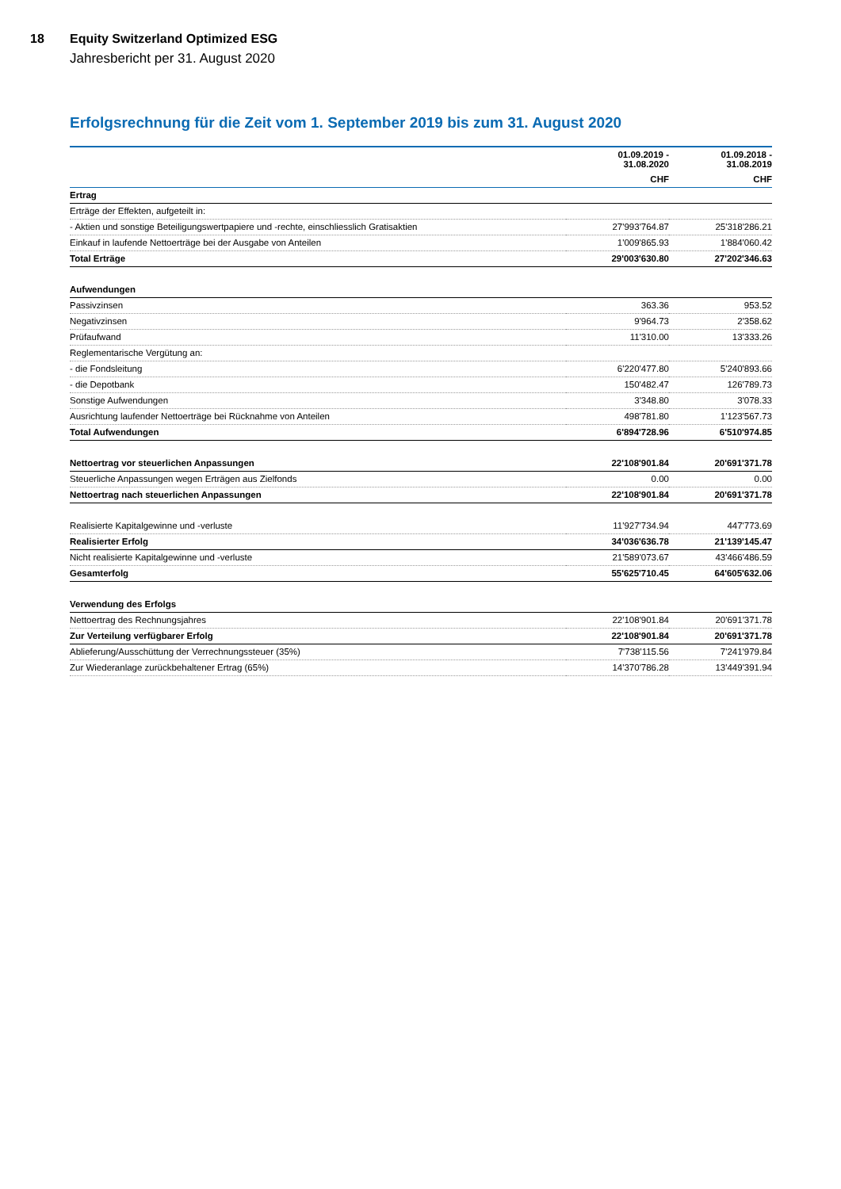18 Equity Switzerland Optimized ESG
Jahresbericht per 31. August 2020
Erfolgsrechnung für die Zeit vom 1. September 2019 bis zum 31. August 2020
| | 01.09.2019 - 31.08.2020 | 01.09.2018 - 31.08.2019 |
| --- | --- | --- |
| | CHF | CHF |
| Ertrag | | |
| Erträge der Effekten, aufgeteilt in: | | |
| - Aktien und sonstige Beteiligungswertpapiere und -rechte, einschliesslich Gratisaktien | 27'993'764.87 | 25'318'286.21 |
| Einkauf in laufende Nettoerträge bei der Ausgabe von Anteilen | 1'009'865.93 | 1'884'060.42 |
| Total Erträge | 29'003'630.80 | 27'202'346.63 |
| Aufwendungen | | |
| Passivzinsen | 363.36 | 953.52 |
| Negativzinsen | 9'964.73 | 2'358.62 |
| Prüfaufwand | 11'310.00 | 13'333.26 |
| Reglementarische Vergütung an: | | |
| - die Fondsleitung | 6'220'477.80 | 5'240'893.66 |
| - die Depotbank | 150'482.47 | 126'789.73 |
| Sonstige Aufwendungen | 3'348.80 | 3'078.33 |
| Ausrichtung laufender Nettoerträge bei Rücknahme von Anteilen | 498'781.80 | 1'123'567.73 |
| Total Aufwendungen | 6'894'728.96 | 6'510'974.85 |
| Nettoertrag vor steuerlichen Anpassungen | 22'108'901.84 | 20'691'371.78 |
| Steuerliche Anpassungen wegen Erträgen aus Zielfonds | 0.00 | 0.00 |
| Nettoertrag nach steuerlichen Anpassungen | 22'108'901.84 | 20'691'371.78 |
| Realisierte Kapitalgewinne und -verluste | 11'927'734.94 | 447'773.69 |
| Realisierter Erfolg | 34'036'636.78 | 21'139'145.47 |
| Nicht realisierte Kapitalgewinne und -verluste | 21'589'073.67 | 43'466'486.59 |
| Gesamterfolg | 55'625'710.45 | 64'605'632.06 |
| Verwendung des Erfolgs | | |
| Nettoertrag des Rechnungsjahres | 22'108'901.84 | 20'691'371.78 |
| Zur Verteilung verfügbarer Erfolg | 22'108'901.84 | 20'691'371.78 |
| Ablieferung/Ausschüttung der Verrechnungssteuer (35%) | 7'738'115.56 | 7'241'979.84 |
| Zur Wiederanlage zurückbehaltener Ertrag (65%) | 14'370'786.28 | 13'449'391.94 |